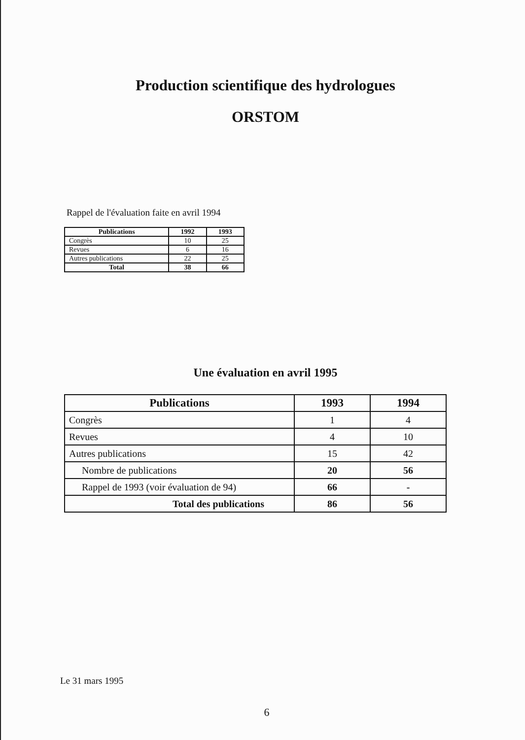Production scientifique des hydrologues
ORSTOM
Rappel de l'évaluation faite en avril 1994
| Publications | 1992 | 1993 |
| --- | --- | --- |
| Congrès | 10 | 25 |
| Revues | 6 | 16 |
| Autres publications | 22 | 25 |
| Total | 38 | 66 |
Une évaluation en avril 1995
| Publications | 1993 | 1994 |
| --- | --- | --- |
| Congrès | 1 | 4 |
| Revues | 4 | 10 |
| Autres publications | 15 | 42 |
| Nombre de publications | 20 | 56 |
| Rappel de 1993 (voir évaluation de 94) | 66 | - |
| Total des publications | 86 | 56 |
Le 31 mars 1995
6